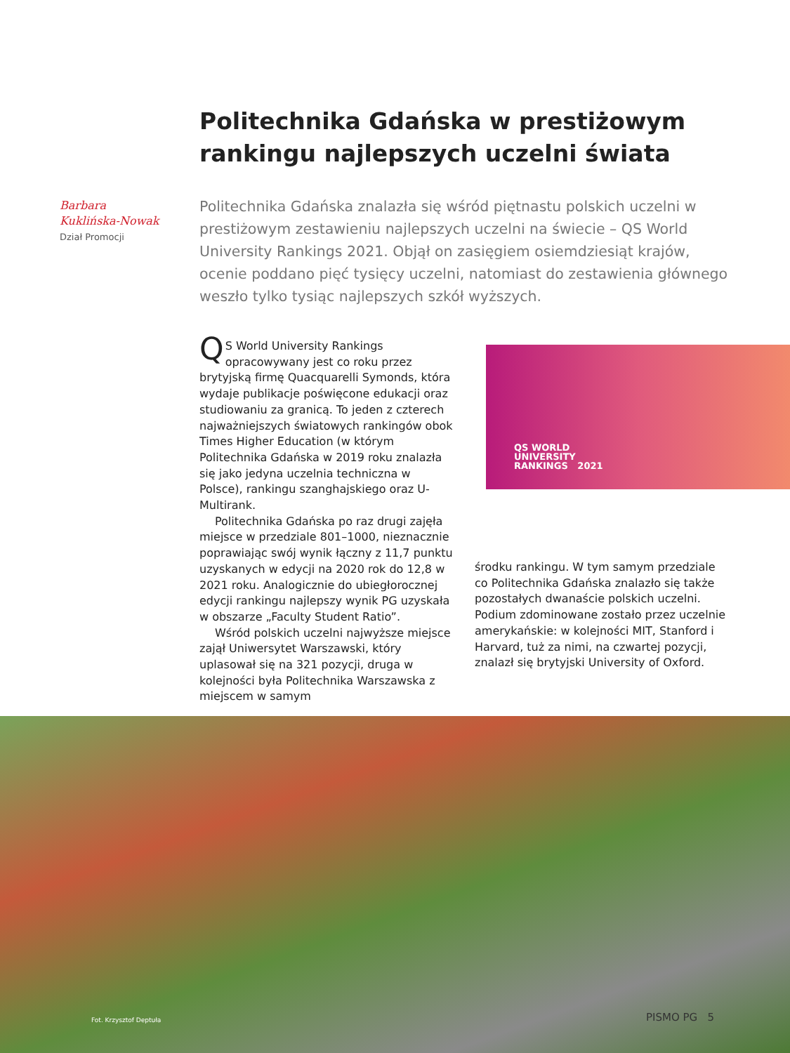Politechnika Gdańska w prestiżowym rankingu najlepszych uczelni świata
Barbara
Kuklińska-Nowak
Dział Promocji
Politechnika Gdańska znalazła się wśród piętnastu polskich uczelni w prestiżowym zestawieniu najlepszych uczelni na świecie – QS World University Rankings 2021. Objął on zasięgiem osiemdziesiąt krajów, ocenie poddano pięć tysięcy uczelni, natomiast do zestawienia głównego weszło tylko tysiąc najlepszych szkół wyższych.
QS World University Rankings opracowywany jest co roku przez brytyjską firmę Quacquarelli Symonds, która wydaje publikacje poświęcone edukacji oraz studiowaniu za granicą. To jeden z czterech najważniejszych światowych rankingów obok Times Higher Education (w którym Politechnika Gdańska w 2019 roku znalazła się jako jedyna uczelnia techniczna w Polsce), rankingu szanghajskiego oraz U-Multirank.
Politechnika Gdańska po raz drugi zajęła miejsce w przedziale 801–1000, nieznacznie poprawiając swój wynik łączny z 11,7 punktu uzyskanych w edycji na 2020 rok do 12,8 w 2021 roku. Analogicznie do ubiegłorocznej edycji rankingu najlepszy wynik PG uzyskała w obszarze „Faculty Student Ratio”.
Wśród polskich uczelni najwyższe miejsce zajął Uniwersytet Warszawski, który uplasował się na 321 pozycji, druga w kolejności była Politechnika Warszawska z miejscem w samym
QS WORLD
UNIVERSITY
RANKINGS 2021
środku rankingu. W tym samym przedziale co Politechnika Gdańska znalazło się także pozostałych dwanaście polskich uczelni. Podium zdominowane zostało przez uczelnie amerykańskie: w kolejności MIT, Stanford i Harvard, tuż za nimi, na czwartej pozycji, znalazł się brytyjski University of Oxford.
Fot. Krzysztof Deptuła PISMO PG 5